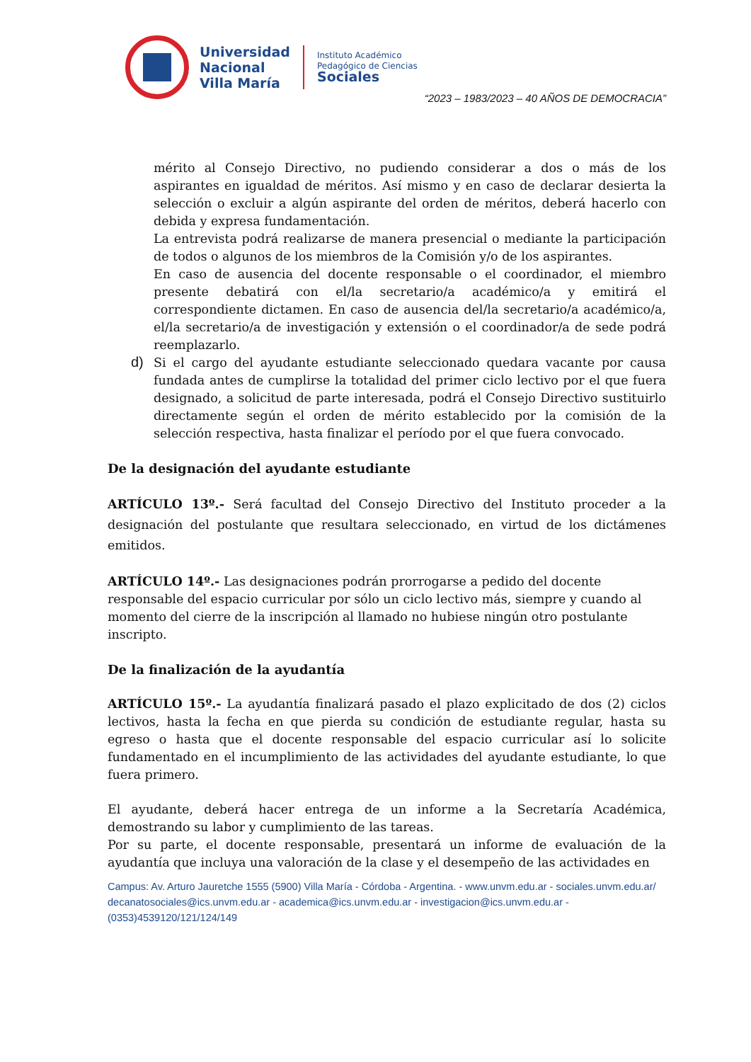Universidad
Nacional
Villa María
Instituto Académico
Pedagógico de Ciencias
Sociales
“2023 – 1983/2023 – 40 AÑOS DE DEMOCRACIA”
mérito al Consejo Directivo, no pudiendo considerar a dos o más de los aspirantes en igualdad de méritos. Así mismo y en caso de declarar desierta la selección o excluir a algún aspirante del orden de méritos, deberá hacerlo con debida y expresa fundamentación.
La entrevista podrá realizarse de manera presencial o mediante la participación de todos o algunos de los miembros de la Comisión y/o de los aspirantes.
En caso de ausencia del docente responsable o el coordinador, el miembro presente debatirá con el/la secretario/a académico/a y emitirá el correspondiente dictamen. En caso de ausencia del/la secretario/a académico/a, el/la secretario/a de investigación y extensión o el coordinador/a de sede podrá reemplazarlo.
d)
Si el cargo del ayudante estudiante seleccionado quedara vacante por causa fundada antes de cumplirse la totalidad del primer ciclo lectivo por el que fuera designado, a solicitud de parte interesada, podrá el Consejo Directivo sustituirlo directamente según el orden de mérito establecido por la comisión de la selección respectiva, hasta finalizar el período por el que fuera convocado.
De la designación del ayudante estudiante
ARTÍCULO 13º.- Será facultad del Consejo Directivo del Instituto proceder a la designación del postulante que resultara seleccionado, en virtud de los dictámenes emitidos.
ARTÍCULO 14º.- Las designaciones podrán prorrogarse a pedido del docente responsable del espacio curricular por sólo un ciclo lectivo más, siempre y cuando al momento del cierre de la inscripción al llamado no hubiese ningún otro postulante inscripto.
De la finalización de la ayudantía
ARTÍCULO 15º.- La ayudantía finalizará pasado el plazo explicitado de dos (2) ciclos lectivos, hasta la fecha en que pierda su condición de estudiante regular, hasta su egreso o hasta que el docente responsable del espacio curricular así lo solicite fundamentado en el incumplimiento de las actividades del ayudante estudiante, lo que fuera primero.
El ayudante, deberá hacer entrega de un informe a la Secretaría Académica, demostrando su labor y cumplimiento de las tareas.
Por su parte, el docente responsable, presentará un informe de evaluación de la ayudantía que incluya una valoración de la clase y el desempeño de las actividades en
Campus: Av. Arturo Jauretche 1555 (5900) Villa María - Córdoba - Argentina. - www.unvm.edu.ar - sociales.unvm.edu.ar/ decanatosociales@ics.unvm.edu.ar - academica@ics.unvm.edu.ar - investigacion@ics.unvm.edu.ar - (0353)4539120/121/124/149